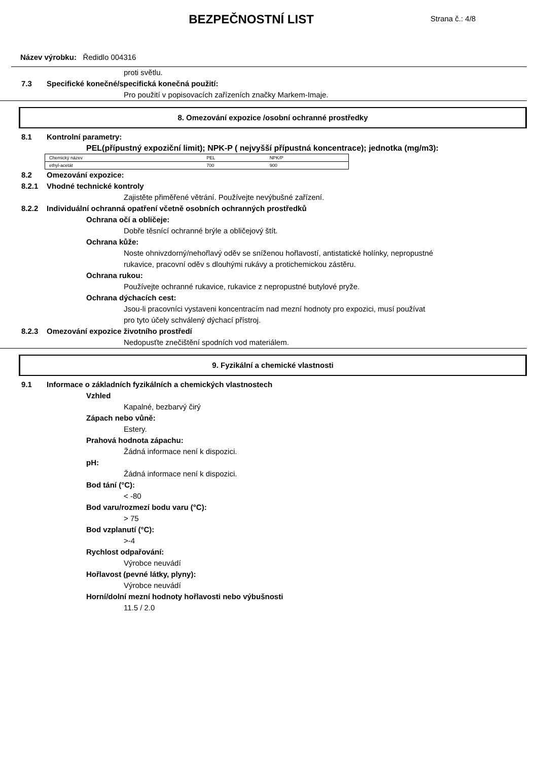BEZPEČNOSTNÍ LIST
Strana č.: 4/8
Název výrobku: Ředidlo 004316
proti světlu.
7.3 Specifické konečné/specifická konečná použití:
Pro použití v popisovacích zařízeních značky Markem-Imaje.
8. Omezování expozice /osobní ochranné prostředky
8.1 Kontrolní parametry:
PEL(přípustný expoziční limit); NPK-P ( nejvyšší přípustná koncentrace); jednotka (mg/m3):
| Chemický název | PEL | NPK/P |
| ethyl-acetát | 700 | 900 |
8.2 Omezování expozice:
8.2.1 Vhodné technické kontroly
Zajistěte přiměřené větrání. Používejte nevýbušné zařízení.
8.2.2 Individuální ochranná opatření včetně osobních ochranných prostředků
Ochrana očí a obličeje:
Dobře těsnící ochranné brýle a obličejový štít.
Ochrana kůže:
Noste ohnivzdorný/nehořlavý oděv se sníženou hořlavostí, antistatické holínky, nepropustné
rukavice, pracovní oděv s dlouhými rukávy a protichemickou zástěru.
Ochrana rukou:
Používejte ochranné rukavice, rukavice z nepropustné butylové pryže.
Ochrana dýchacích cest:
Jsou-li pracovníci vystaveni koncentracím nad mezní hodnoty pro expozici, musí používat
pro tyto účely schválený dýchací přístroj.
8.2.3 Omezování expozice životního prostředí
Nedopusťte znečištění spodních vod materiálem.
9. Fyzikální a chemické vlastnosti
9.1 Informace o základních fyzikálních a chemických vlastnostech
Vzhled
Kapalné, bezbarvý čirý
Zápach nebo vůně:
Estery.
Prahová hodnota zápachu:
Žádná informace není k dispozici.
pH:
Žádná informace není k dispozici.
Bod tání (°C):
< -80
Bod varu/rozmezí bodu varu (°C):
> 75
Bod vzplanutí (°C):
>-4
Rychlost odpařování:
Výrobce neuvádí
Hořlavost (pevné látky, plyny):
Výrobce neuvádí
Horní/dolní mezní hodnoty hořlavosti nebo výbušnosti
11.5 / 2.0